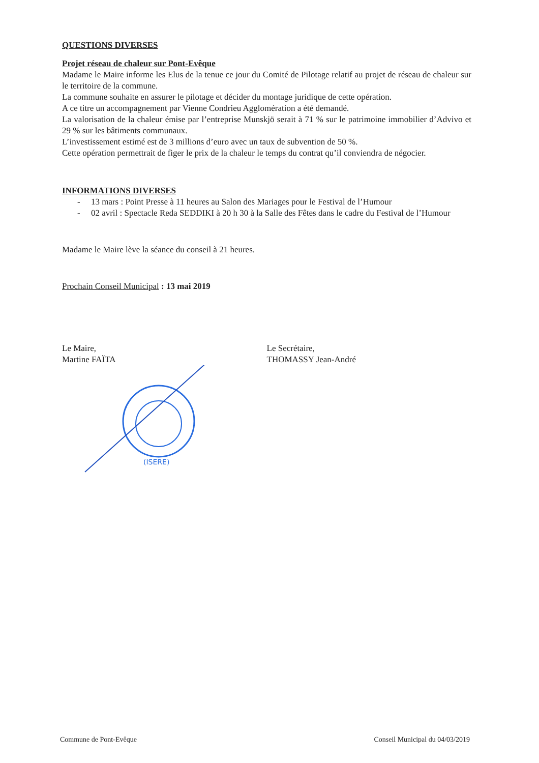QUESTIONS DIVERSES
Projet réseau de chaleur sur Pont-Evêque
Madame le Maire informe les Elus de la tenue ce jour du Comité de Pilotage relatif au projet de réseau de chaleur sur le territoire de la commune.
La commune souhaite en assurer le pilotage et décider du montage juridique de cette opération.
A ce titre un accompagnement par Vienne Condrieu Agglomération a été demandé.
La valorisation de la chaleur émise par l’entreprise Munskjö serait à 71 % sur le patrimoine immobilier d’Advivo et 29 % sur les bâtiments communaux.
L’investissement estimé est de 3 millions d’euro avec un taux de subvention de 50 %.
Cette opération permettrait de figer le prix de la chaleur le temps du contrat qu’il conviendra de négocier.
INFORMATIONS DIVERSES
- 13 mars : Point Presse à 11 heures au Salon des Mariages pour le Festival de l’Humour
- 02 avril : Spectacle Reda SEDDIKI à 20 h 30 à la Salle des Fêtes dans le cadre du Festival de l’Humour
Madame le Maire lève la séance du conseil à 21 heures.
Prochain Conseil Municipal : 13 mai 2019
Le Maire,
Martine FAÏTA
Le Secrétaire,
THOMASSY Jean-André
(ISERE)
Commune de Pont-Evêque Conseil Municipal du 04/03/2019